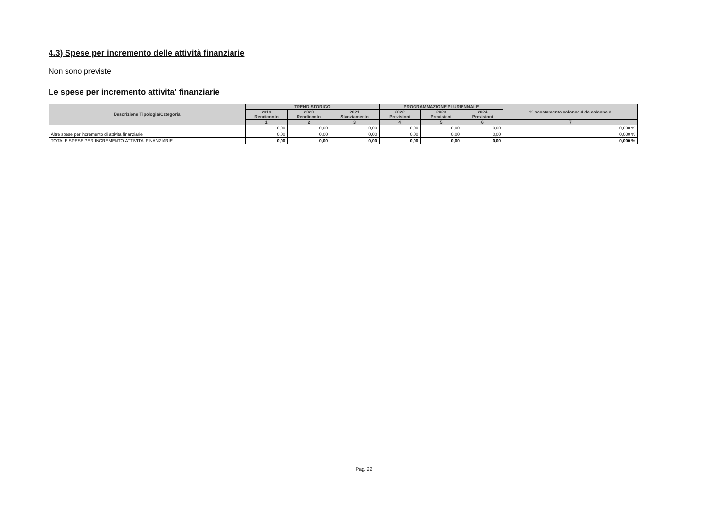4.3) Spese per incremento delle attività finanziarie
Non sono previste
Le spese per incremento attivita' finanziarie
| Descrizione Tipologia/Categoria | TREND STORICO | | | PROGRAMMAZIONE PLURIENNALE | | | % scostamento colonna 4 da colonna 3 |
| --- | --- | --- | --- | --- | --- | --- | --- |
| | 2019 Rendiconto | 2020 Rendiconto | 2021 Stanziamento | 2022 Previsioni | 2023 Previsioni | 2024 Previsioni | |
| | 1 | 2 | 3 | 4 | 5 | 6 | 7 |
| | 0,00 | 0,00 | 0,00 | 0,00 | 0,00 | 0,00 | 0,000 % |
| Altre spese per incremento di attività finanziarie | 0,00 | 0,00 | 0,00 | 0,00 | 0,00 | 0,00 | 0,000 % |
| TOTALE SPESE PER INCREMENTO ATTIVITA' FINANZIARIE | 0,00 | 0,00 | 0,00 | 0,00 | 0,00 | 0,00 | 0,000 % |
Pag. 22